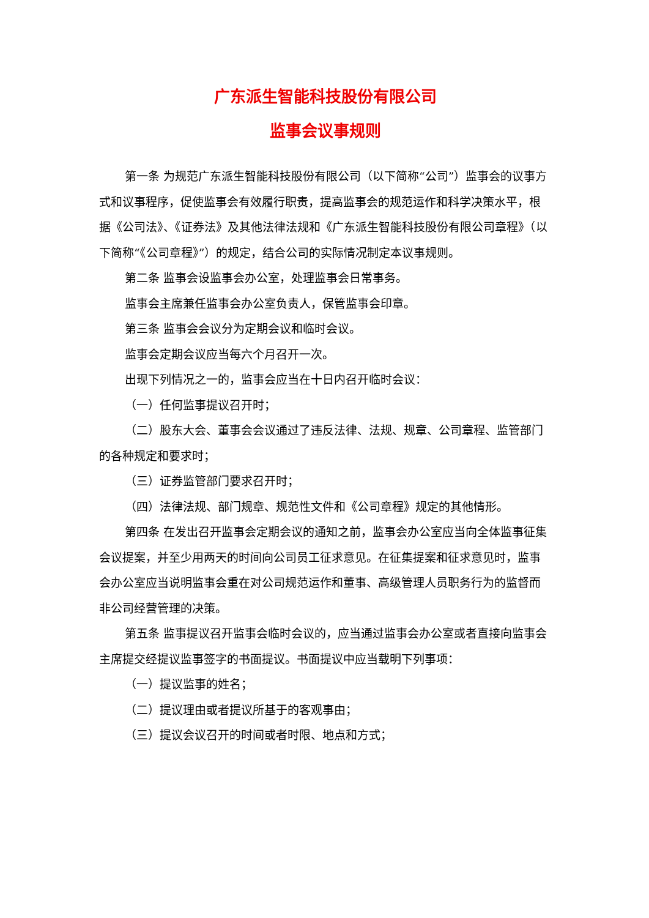广东派生智能科技股份有限公司
监事会议事规则
第一条 为规范广东派生智能科技股份有限公司（以下简称“公司”）监事会的议事方式和议事程序，促使监事会有效履行职责，提高监事会的规范运作和科学决策水平，根据《公司法》、《证券法》及其他法律法规和《广东派生智能科技股份有限公司章程》（以下简称“《公司章程》”）的规定，结合公司的实际情况制定本议事规则。
第二条 监事会设监事会办公室，处理监事会日常事务。
监事会主席兼任监事会办公室负责人，保管监事会印章。
第三条 监事会会议分为定期会议和临时会议。
监事会定期会议应当每六个月召开一次。
出现下列情况之一的，监事会应当在十日内召开临时会议：
（一）任何监事提议召开时；
（二）股东大会、董事会会议通过了违反法律、法规、规章、公司章程、监管部门的各种规定和要求时；
（三）证券监管部门要求召开时；
（四）法律法规、部门规章、规范性文件和《公司章程》规定的其他情形。
第四条 在发出召开监事会定期会议的通知之前，监事会办公室应当向全体监事征集会议提案，并至少用两天的时间向公司员工征求意见。在征集提案和征求意见时，监事会办公室应当说明监事会重在对公司规范运作和董事、高级管理人员职务行为的监督而非公司经营管理的决策。
第五条 监事提议召开监事会临时会议的，应当通过监事会办公室或者直接向监事会主席提交经提议监事签字的书面提议。书面提议中应当载明下列事项：
（一）提议监事的姓名；
（二）提议理由或者提议所基于的客观事由；
（三）提议会议召开的时间或者时限、地点和方式；